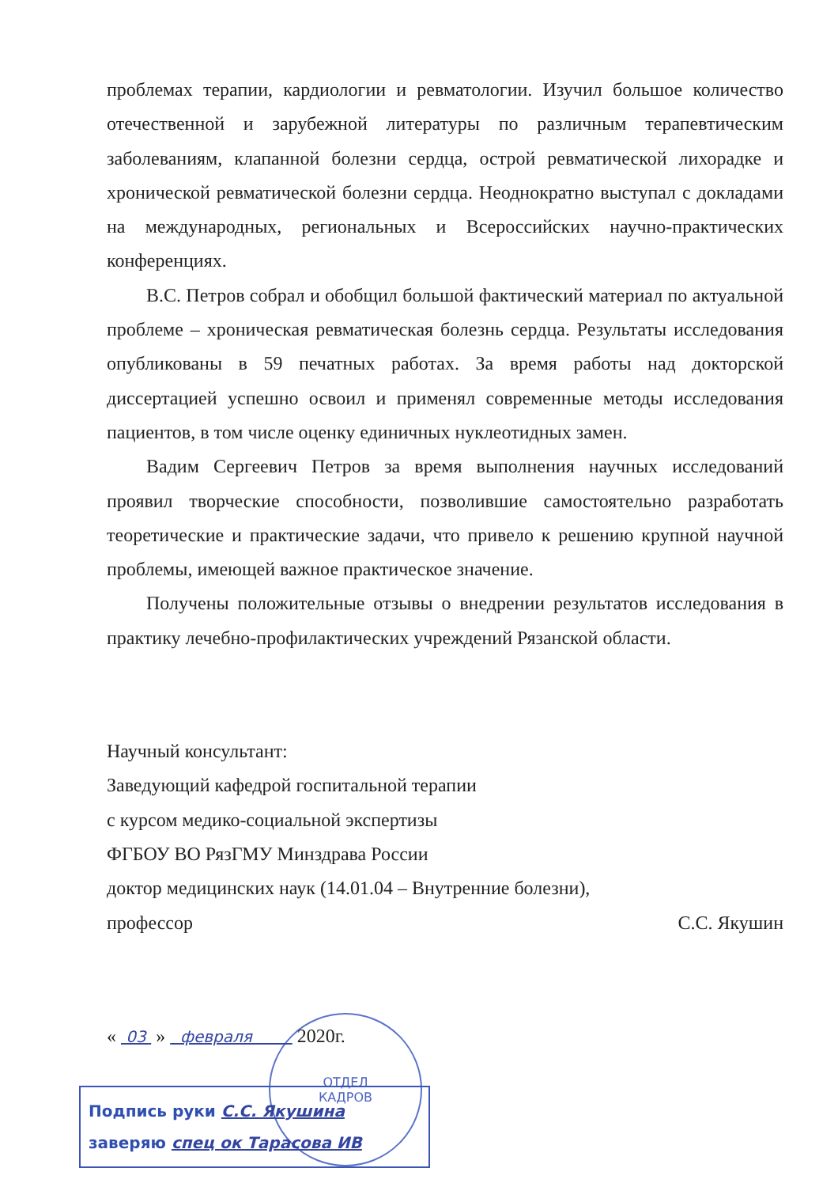ОТДЕЛ
КАДРОВ
проблемах терапии, кардиологии и ревматологии. Изучил большое количество отечественной и зарубежной литературы по различным терапевтическим заболеваниям, клапанной болезни сердца, острой ревматической лихорадке и хронической ревматической болезни сердца. Неоднократно выступал с докладами на международных, региональных и Всероссийских научно-практических конференциях.
В.С. Петров собрал и обобщил большой фактический материал по актуальной проблеме – хроническая ревматическая болезнь сердца. Результаты исследования опубликованы в 59 печатных работах. За время работы над докторской диссертацией успешно освоил и применял современные методы исследования пациентов, в том числе оценку единичных нуклеотидных замен.
Вадим Сергеевич Петров за время выполнения научных исследований проявил творческие способности, позволившие самостоятельно разработать теоретические и практические задачи, что привело к решению крупной научной проблемы, имеющей важное практическое значение.
Получены положительные отзывы о внедрении результатов исследования в практику лечебно-профилактических учреждений Рязанской области.
Научный консультант:
Заведующий кафедрой госпитальной терапии
с курсом медико-социальной экспертизы
ФГБОУ ВО РязГМУ Минздрава России
доктор медицинских наук (14.01.04 – Внутренние болезни),
профессор С.С. Якушин
« 03 » февраля 2020г.
Подпись руки С.С. Якушина
заверяю спец ок Тарасова ИВ